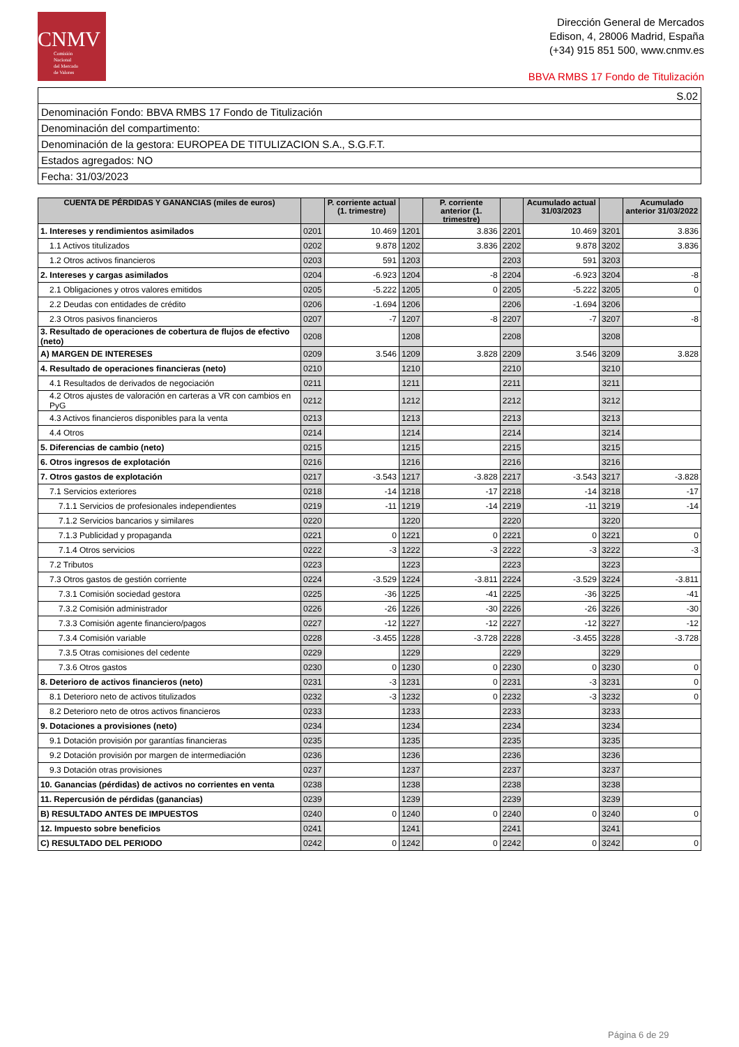CNMV
Comisión
Nacional
del Mercado
de Valores
Dirección General de Mercados
Edison, 4, 28006 Madrid, España
(+34) 915 851 500, www.cnmv.es
BBVA RMBS 17 Fondo de Titulización
| S.02 |
| Denominación Fondo: BBVA RMBS 17 Fondo de Titulización |
| Denominación del compartimento: |
| Denominación de la gestora: EUROPEA DE TITULIZACION S.A., S.G.F.T. |
| Estados agregados: NO |
| Fecha: 31/03/2023 |
| CUENTA DE PÉRDIDAS Y GANANCIAS (miles de euros) | | P. corriente actual (1. trimestre) | | P. corriente anterior (1. trimestre) | | Acumulado actual 31/03/2023 | | Acumulado anterior 31/03/2022 |
| --- | --- | --- | --- | --- | --- | --- | --- | --- |
| 1. Intereses y rendimientos asimilados | 0201 | 10.469 | 1201 | 3.836 | 2201 | 10.469 | 3201 | 3.836 |
| 1.1 Activos titulizados | 0202 | 9.878 | 1202 | 3.836 | 2202 | 9.878 | 3202 | 3.836 |
| 1.2 Otros activos financieros | 0203 | 591 | 1203 | | 2203 | 591 | 3203 | |
| 2. Intereses y cargas asimilados | 0204 | -6.923 | 1204 | -8 | 2204 | -6.923 | 3204 | -8 |
| 2.1 Obligaciones y otros valores emitidos | 0205 | -5.222 | 1205 | 0 | 2205 | -5.222 | 3205 | 0 |
| 2.2 Deudas con entidades de crédito | 0206 | -1.694 | 1206 | | 2206 | -1.694 | 3206 | |
| 2.3 Otros pasivos financieros | 0207 | -7 | 1207 | -8 | 2207 | -7 | 3207 | -8 |
| 3. Resultado de operaciones de cobertura de flujos de efectivo (neto) | 0208 | | 1208 | | 2208 | | 3208 | |
| A) MARGEN DE INTERESES | 0209 | 3.546 | 1209 | 3.828 | 2209 | 3.546 | 3209 | 3.828 |
| 4. Resultado de operaciones financieras (neto) | 0210 | | 1210 | | 2210 | | 3210 | |
| 4.1 Resultados de derivados de negociación | 0211 | | 1211 | | 2211 | | 3211 | |
| 4.2 Otros ajustes de valoración en carteras a VR con cambios en PyG | 0212 | | 1212 | | 2212 | | 3212 | |
| 4.3 Activos financieros disponibles para la venta | 0213 | | 1213 | | 2213 | | 3213 | |
| 4.4 Otros | 0214 | | 1214 | | 2214 | | 3214 | |
| 5. Diferencias de cambio (neto) | 0215 | | 1215 | | 2215 | | 3215 | |
| 6. Otros ingresos de explotación | 0216 | | 1216 | | 2216 | | 3216 | |
| 7. Otros gastos de explotación | 0217 | -3.543 | 1217 | -3.828 | 2217 | -3.543 | 3217 | -3.828 |
| 7.1 Servicios exteriores | 0218 | -14 | 1218 | -17 | 2218 | -14 | 3218 | -17 |
| 7.1.1 Servicios de profesionales independientes | 0219 | -11 | 1219 | -14 | 2219 | -11 | 3219 | -14 |
| 7.1.2 Servicios bancarios y similares | 0220 | | 1220 | | 2220 | | 3220 | |
| 7.1.3 Publicidad y propaganda | 0221 | 0 | 1221 | 0 | 2221 | 0 | 3221 | 0 |
| 7.1.4 Otros servicios | 0222 | -3 | 1222 | -3 | 2222 | -3 | 3222 | -3 |
| 7.2 Tributos | 0223 | | 1223 | | 2223 | | 3223 | |
| 7.3 Otros gastos de gestión corriente | 0224 | -3.529 | 1224 | -3.811 | 2224 | -3.529 | 3224 | -3.811 |
| 7.3.1 Comisión sociedad gestora | 0225 | -36 | 1225 | -41 | 2225 | -36 | 3225 | -41 |
| 7.3.2 Comisión administrador | 0226 | -26 | 1226 | -30 | 2226 | -26 | 3226 | -30 |
| 7.3.3 Comisión agente financiero/pagos | 0227 | -12 | 1227 | -12 | 2227 | -12 | 3227 | -12 |
| 7.3.4 Comisión variable | 0228 | -3.455 | 1228 | -3.728 | 2228 | -3.455 | 3228 | -3.728 |
| 7.3.5 Otras comisiones del cedente | 0229 | | 1229 | | 2229 | | 3229 | |
| 7.3.6 Otros gastos | 0230 | 0 | 1230 | 0 | 2230 | 0 | 3230 | 0 |
| 8. Deterioro de activos financieros (neto) | 0231 | -3 | 1231 | 0 | 2231 | -3 | 3231 | 0 |
| 8.1 Deterioro neto de activos titulizados | 0232 | -3 | 1232 | 0 | 2232 | -3 | 3232 | 0 |
| 8.2 Deterioro neto de otros activos financieros | 0233 | | 1233 | | 2233 | | 3233 | |
| 9. Dotaciones a provisiones (neto) | 0234 | | 1234 | | 2234 | | 3234 | |
| 9.1 Dotación provisión por garantías financieras | 0235 | | 1235 | | 2235 | | 3235 | |
| 9.2 Dotación provisión por margen de intermediación | 0236 | | 1236 | | 2236 | | 3236 | |
| 9.3 Dotación otras provisiones | 0237 | | 1237 | | 2237 | | 3237 | |
| 10. Ganancias (pérdidas) de activos no corrientes en venta | 0238 | | 1238 | | 2238 | | 3238 | |
| 11. Repercusión de pérdidas (ganancias) | 0239 | | 1239 | | 2239 | | 3239 | |
| B) RESULTADO ANTES DE IMPUESTOS | 0240 | 0 | 1240 | 0 | 2240 | 0 | 3240 | 0 |
| 12. Impuesto sobre beneficios | 0241 | | 1241 | | 2241 | | 3241 | |
| C) RESULTADO DEL PERIODO | 0242 | 0 | 1242 | 0 | 2242 | 0 | 3242 | 0 |
Página 6 de 29